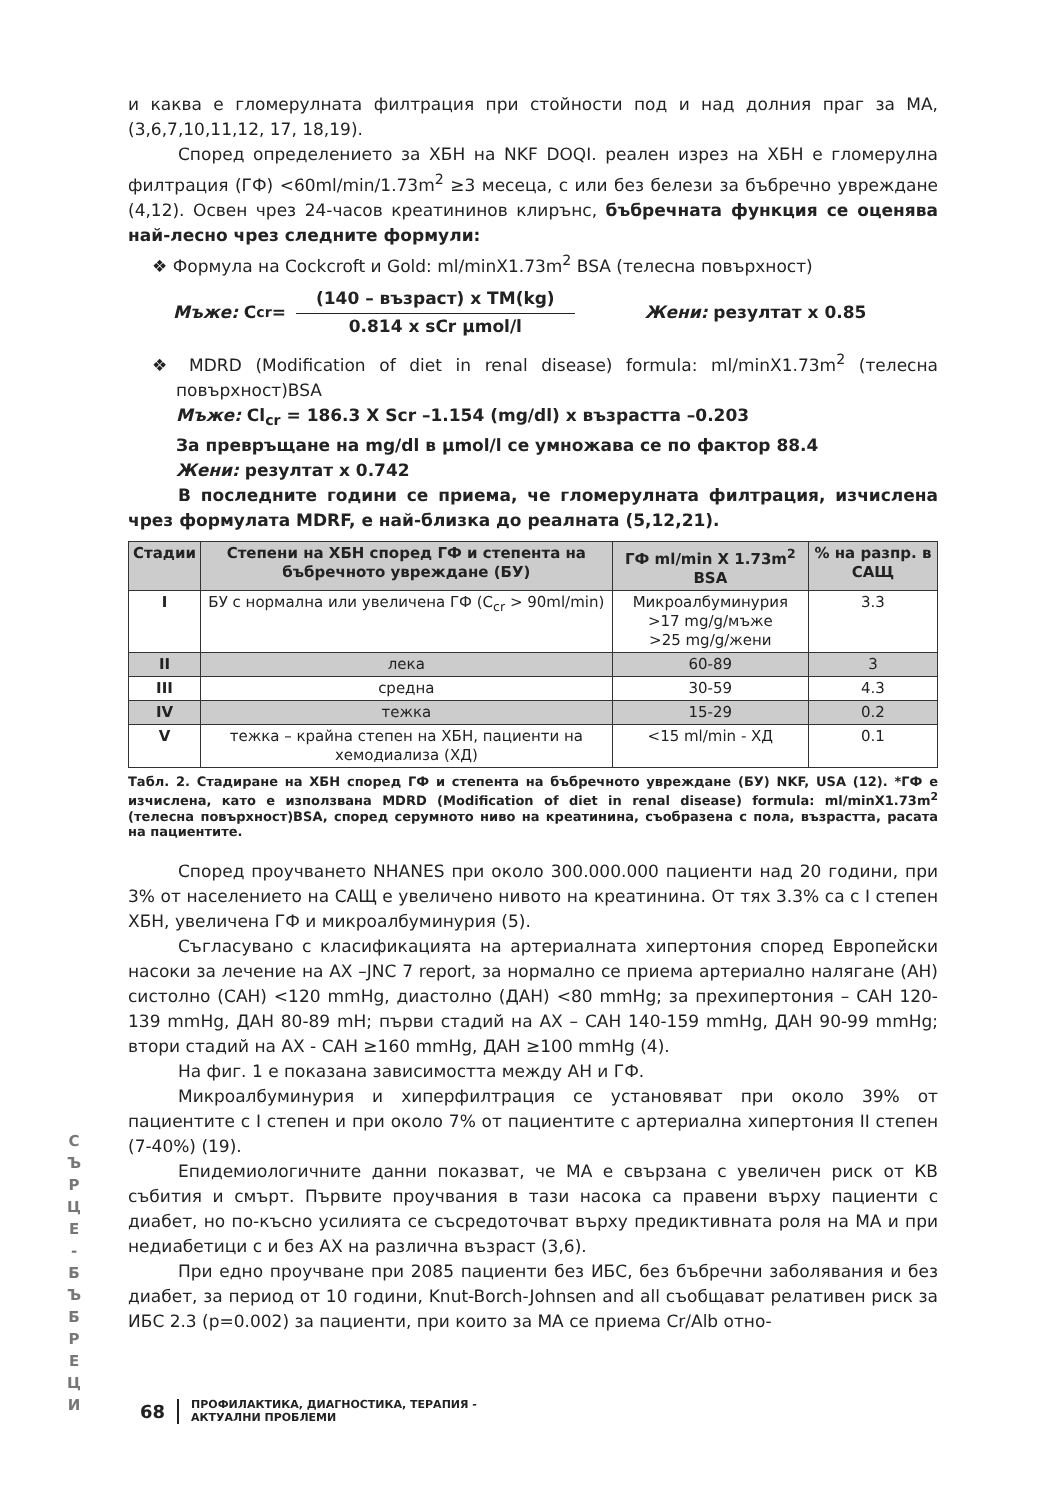и каква е гломерулната филтрация при стойности под и над долния праг за МА, (3,6,7,10,11,12, 17, 18,19).
Според определението за ХБН на NKF DOQI. реален изрез на ХБН е гломерулна филтрация (ГФ) <60ml/min/1.73m<sup>2</sup> ≥3 месеца, с или без белези за бъбречно увреждане (4,12). Освен чрез 24-часов креатининов клирънс, бъбречната функция се оценява най-лесно чрез следните формули:
❖ Формула на Cockcroft и Gold: ml/minX1.73m<sup>2</sup> BSA (телесна повърхност)
Мъже: C<sub>cr</sub>=
(140 – възраст) x TM(kg)
0.814 x sCr µmol/l
Жени: резултат x 0.85
❖ MDRD (Modification of diet in renal disease) formula: ml/minX1.73m<sup>2</sup> (телесна повърхност)BSA
Мъже: Cl<sub>cr</sub> = 186.3 X Scr –1.154 (mg/dl) x възрастта –0.203
За превръщане на mg/dl в µmol/l се умножава се по фактор 88.4
Жени: резултат x 0.742
В последните години се приема, че гломерулната филтрация, изчислена чрез формулата MDRF, е най-близка до реалната (5,12,21).
| Стадии | Степени на ХБН според ГФ и степента на бъбречното увреждане (БУ) | ГФ ml/min X 1.73m<sup>2</sup> BSA | % на разпр. в САЩ |
| --- | --- | --- | --- |
| I | БУ с нормална или увеличена ГФ (C<sub>cr</sub> > 90ml/min) | Микроалбуминурия >17 mg/g/мъже >25 mg/g/жени | 3.3 |
| II | лека | 60-89 | 3 |
| III | средна | 30-59 | 4.3 |
| IV | тежка | 15-29 | 0.2 |
| V | тежка – крайна степен на ХБН, пациенти на хемодиализа (ХД) | <15 ml/min - ХД | 0.1 |
Табл. 2. Стадиране на ХБН според ГФ и степента на бъбречното увреждане (БУ) NKF, USA (12). *ГФ е изчислена, като е използвана MDRD (Modification of diet in renal disease) formula: ml/minX1.73m<sup>2</sup> (телесна повърхност)BSA, според серумното ниво на креатинина, съобразена с пола, възрастта, расата на пациентите.
Според проучването NHANES при около 300.000.000 пациенти над 20 години, при 3% от населението на САЩ е увеличено нивото на креатинина. От тях 3.3% са с I степен ХБН, увеличена ГФ и микроалбуминурия (5).
Съгласувано с класификацията на артериалната хипертония според Европейски насоки за лечение на АХ –JNC 7 report, за нормално се приема артериално налягане (АН) систолно (САН) <120 mmHg, диастолно (ДАН) <80 mmHg; за прехипертония – САН 120-139 mmHg, ДАН 80-89 mH; първи стадий на АХ – САН 140-159 mmHg, ДАН 90-99 mmHg; втори стадий на АХ - САН ≥160 mmHg, ДАН ≥100 mmHg (4).
На фиг. 1 е показана зависимостта между АН и ГФ.
Микроалбуминурия и хиперфилтрация се установяват при около 39% от пациентите с I степен и при около 7% от пациентите с артериална хипертония II степен (7-40%) (19).
Епидемиологичните данни показват, че МА е свързана с увеличен риск от КВ събития и смърт. Първите проучвания в тази насока са правени върху пациенти с диабет, но по-късно усилията се съсредоточват върху предиктивната роля на МА и при недиабетици с и без АХ на различна възраст (3,6).
При едно проучване при 2085 пациенти без ИБС, без бъбречни заболявания и без диабет, за период от 10 години, Knut-Borch-Johnsen and all съобщават релативен риск за ИБС 2.3 (p=0.002) за пациенти, при които за МА се приема Cr/Alb отно-
С Ъ Р Ц Е - Б Ъ Б Р Е Ц И
68 ПРОФИЛАКТИКА, ДИАГНОСТИКА, ТЕРАПИЯ -
АКТУАЛНИ ПРОБЛЕМИ